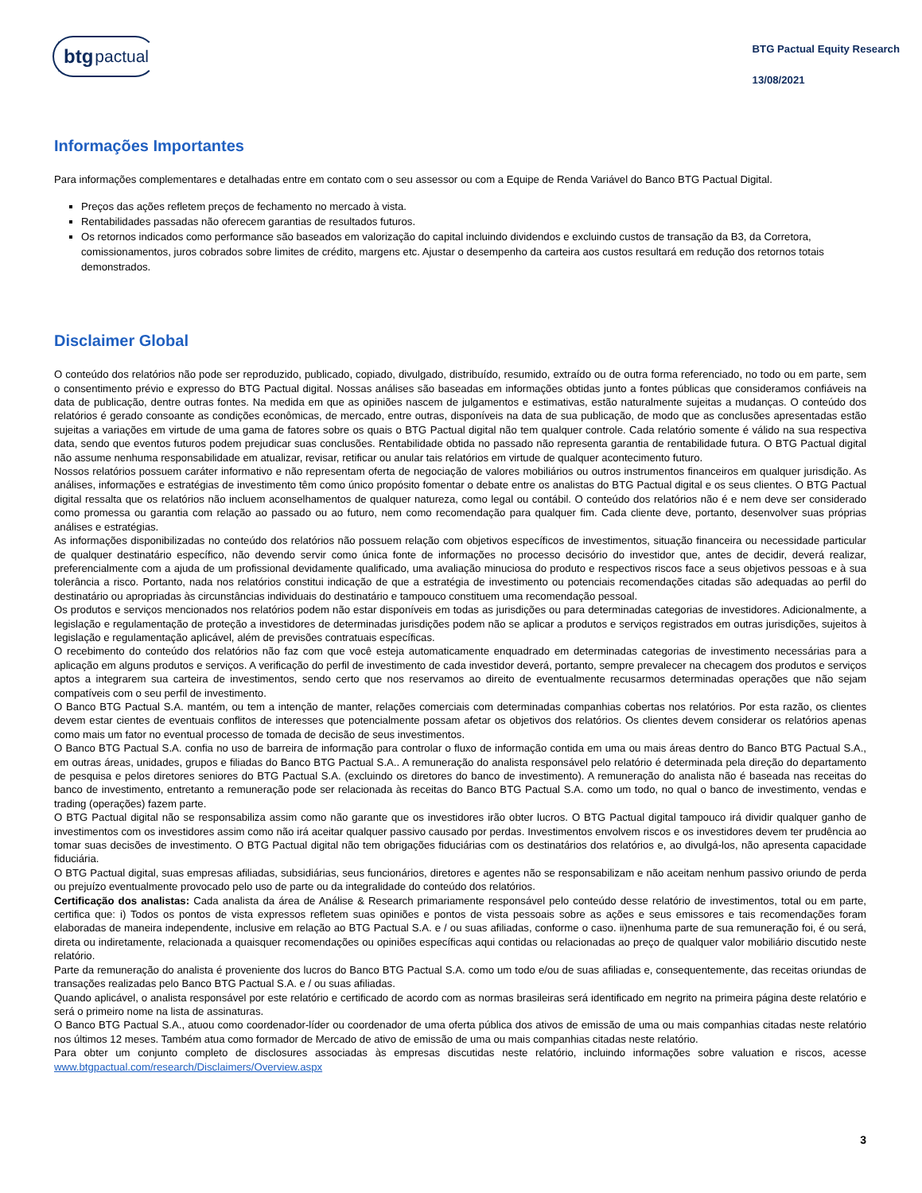btg pactual
BTG Pactual Equity Research
13/08/2021
Informações Importantes
Para informações complementares e detalhadas entre em contato com o seu assessor ou com a Equipe de Renda Variável do Banco BTG Pactual Digital.
Preços das ações refletem preços de fechamento no mercado à vista.
Rentabilidades passadas não oferecem garantias de resultados futuros.
Os retornos indicados como performance são baseados em valorização do capital incluindo dividendos e excluindo custos de transação da B3, da Corretora, comissionamentos, juros cobrados sobre limites de crédito, margens etc. Ajustar o desempenho da carteira aos custos resultará em redução dos retornos totais demonstrados.
Disclaimer Global
O conteúdo dos relatórios não pode ser reproduzido, publicado, copiado, divulgado, distribuído, resumido, extraído ou de outra forma referenciado, no todo ou em parte, sem o consentimento prévio e expresso do BTG Pactual digital. Nossas análises são baseadas em informações obtidas junto a fontes públicas que consideramos confiáveis na data de publicação, dentre outras fontes. Na medida em que as opiniões nascem de julgamentos e estimativas, estão naturalmente sujeitas a mudanças. O conteúdo dos relatórios é gerado consoante as condições econômicas, de mercado, entre outras, disponíveis na data de sua publicação, de modo que as conclusões apresentadas estão sujeitas a variações em virtude de uma gama de fatores sobre os quais o BTG Pactual digital não tem qualquer controle. Cada relatório somente é válido na sua respectiva data, sendo que eventos futuros podem prejudicar suas conclusões. Rentabilidade obtida no passado não representa garantia de rentabilidade futura. O BTG Pactual digital não assume nenhuma responsabilidade em atualizar, revisar, retificar ou anular tais relatórios em virtude de qualquer acontecimento futuro.
Nossos relatórios possuem caráter informativo e não representam oferta de negociação de valores mobiliários ou outros instrumentos financeiros em qualquer jurisdição. As análises, informações e estratégias de investimento têm como único propósito fomentar o debate entre os analistas do BTG Pactual digital e os seus clientes. O BTG Pactual digital ressalta que os relatórios não incluem aconselhamentos de qualquer natureza, como legal ou contábil. O conteúdo dos relatórios não é e nem deve ser considerado como promessa ou garantia com relação ao passado ou ao futuro, nem como recomendação para qualquer fim. Cada cliente deve, portanto, desenvolver suas próprias análises e estratégias.
As informações disponibilizadas no conteúdo dos relatórios não possuem relação com objetivos específicos de investimentos, situação financeira ou necessidade particular de qualquer destinatário específico, não devendo servir como única fonte de informações no processo decisório do investidor que, antes de decidir, deverá realizar, preferencialmente com a ajuda de um profissional devidamente qualificado, uma avaliação minuciosa do produto e respectivos riscos face a seus objetivos pessoas e à sua tolerância a risco. Portanto, nada nos relatórios constitui indicação de que a estratégia de investimento ou potenciais recomendações citadas são adequadas ao perfil do destinatário ou apropriadas às circunstâncias individuais do destinatário e tampouco constituem uma recomendação pessoal.
Os produtos e serviços mencionados nos relatórios podem não estar disponíveis em todas as jurisdições ou para determinadas categorias de investidores. Adicionalmente, a legislação e regulamentação de proteção a investidores de determinadas jurisdições podem não se aplicar a produtos e serviços registrados em outras jurisdições, sujeitos à legislação e regulamentação aplicável, além de previsões contratuais específicas.
O recebimento do conteúdo dos relatórios não faz com que você esteja automaticamente enquadrado em determinadas categorias de investimento necessárias para a aplicação em alguns produtos e serviços. A verificação do perfil de investimento de cada investidor deverá, portanto, sempre prevalecer na checagem dos produtos e serviços aptos a integrarem sua carteira de investimentos, sendo certo que nos reservamos ao direito de eventualmente recusarmos determinadas operações que não sejam compatíveis com o seu perfil de investimento.
O Banco BTG Pactual S.A. mantém, ou tem a intenção de manter, relações comerciais com determinadas companhias cobertas nos relatórios. Por esta razão, os clientes devem estar cientes de eventuais conflitos de interesses que potencialmente possam afetar os objetivos dos relatórios. Os clientes devem considerar os relatórios apenas como mais um fator no eventual processo de tomada de decisão de seus investimentos.
O Banco BTG Pactual S.A. confia no uso de barreira de informação para controlar o fluxo de informação contida em uma ou mais áreas dentro do Banco BTG Pactual S.A., em outras áreas, unidades, grupos e filiadas do Banco BTG Pactual S.A.. A remuneração do analista responsável pelo relatório é determinada pela direção do departamento de pesquisa e pelos diretores seniores do BTG Pactual S.A. (excluindo os diretores do banco de investimento). A remuneração do analista não é baseada nas receitas do banco de investimento, entretanto a remuneração pode ser relacionada às receitas do Banco BTG Pactual S.A. como um todo, no qual o banco de investimento, vendas e trading (operações) fazem parte.
O BTG Pactual digital não se responsabiliza assim como não garante que os investidores irão obter lucros. O BTG Pactual digital tampouco irá dividir qualquer ganho de investimentos com os investidores assim como não irá aceitar qualquer passivo causado por perdas. Investimentos envolvem riscos e os investidores devem ter prudência ao tomar suas decisões de investimento. O BTG Pactual digital não tem obrigações fiduciárias com os destinatários dos relatórios e, ao divulgá-los, não apresenta capacidade fiduciária.
O BTG Pactual digital, suas empresas afiliadas, subsidiárias, seus funcionários, diretores e agentes não se responsabilizam e não aceitam nenhum passivo oriundo de perda ou prejuízo eventualmente provocado pelo uso de parte ou da integralidade do conteúdo dos relatórios.
Certificação dos analistas: Cada analista da área de Análise & Research primariamente responsável pelo conteúdo desse relatório de investimentos, total ou em parte, certifica que: i) Todos os pontos de vista expressos refletem suas opiniões e pontos de vista pessoais sobre as ações e seus emissores e tais recomendações foram elaboradas de maneira independente, inclusive em relação ao BTG Pactual S.A. e / ou suas afiliadas, conforme o caso. ii)nenhuma parte de sua remuneração foi, é ou será, direta ou indiretamente, relacionada a quaisquer recomendações ou opiniões específicas aqui contidas ou relacionadas ao preço de qualquer valor mobiliário discutido neste relatório.
Parte da remuneração do analista é proveniente dos lucros do Banco BTG Pactual S.A. como um todo e/ou de suas afiliadas e, consequentemente, das receitas oriundas de transações realizadas pelo Banco BTG Pactual S.A. e / ou suas afiliadas.
Quando aplicável, o analista responsável por este relatório e certificado de acordo com as normas brasileiras será identificado em negrito na primeira página deste relatório e será o primeiro nome na lista de assinaturas.
O Banco BTG Pactual S.A., atuou como coordenador-líder ou coordenador de uma oferta pública dos ativos de emissão de uma ou mais companhias citadas neste relatório nos últimos 12 meses. Também atua como formador de Mercado de ativo de emissão de uma ou mais companhias citadas neste relatório.
Para obter um conjunto completo de disclosures associadas às empresas discutidas neste relatório, incluindo informações sobre valuation e riscos, acesse www.btgpactual.com/research/Disclaimers/Overview.aspx
3